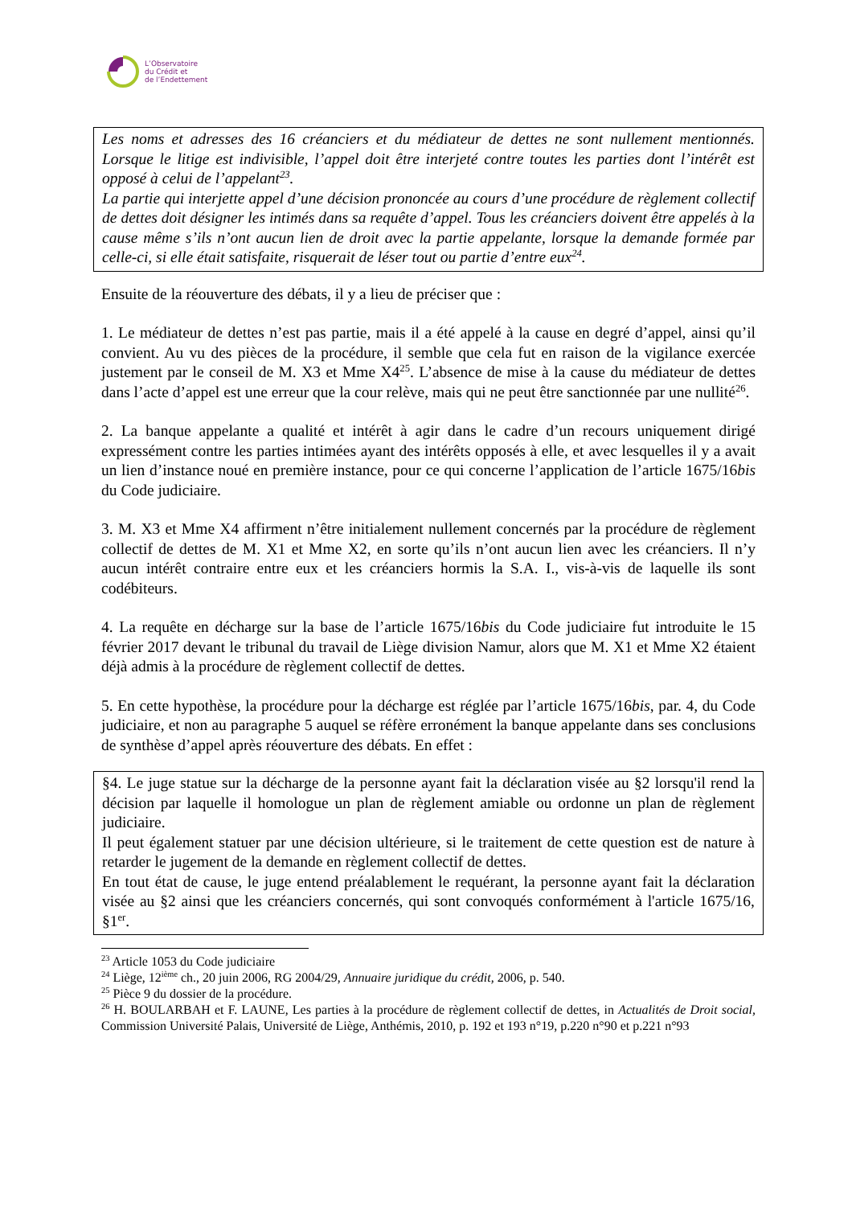L’Observatoire
du Crédit et
de l’Endettement
Les noms et adresses des 16 créanciers et du médiateur de dettes ne sont nullement mentionnés. Lorsque le litige est indivisible, l’appel doit être interjeté contre toutes les parties dont l’intérêt est opposé à celui de l’appelant<sup>23</sup>.
La partie qui interjette appel d’une décision prononcée au cours d’une procédure de règlement collectif de dettes doit désigner les intimés dans sa requête d’appel. Tous les créanciers doivent être appelés à la cause même s’ils n’ont aucun lien de droit avec la partie appelante, lorsque la demande formée par celle-ci, si elle était satisfaite, risquerait de léser tout ou partie d’entre eux<sup>24</sup>.
Ensuite de la réouverture des débats, il y a lieu de préciser que :
1. Le médiateur de dettes n’est pas partie, mais il a été appelé à la cause en degré d’appel, ainsi qu’il convient. Au vu des pièces de la procédure, il semble que cela fut en raison de la vigilance exercée justement par le conseil de M. X3 et Mme X4<sup>25</sup>. L’absence de mise à la cause du médiateur de dettes dans l’acte d’appel est une erreur que la cour relève, mais qui ne peut être sanctionnée par une nullité<sup>26</sup>.
2. La banque appelante a qualité et intérêt à agir dans le cadre d’un recours uniquement dirigé expressément contre les parties intimées ayant des intérêts opposés à elle, et avec lesquelles il y a avait un lien d’instance noué en première instance, pour ce qui concerne l’application de l’article 1675/16bis du Code judiciaire.
3. M. X3 et Mme X4 affirment n’être initialement nullement concernés par la procédure de règlement collectif de dettes de M. X1 et Mme X2, en sorte qu’ils n’ont aucun lien avec les créanciers. Il n’y aucun intérêt contraire entre eux et les créanciers hormis la S.A. I., vis-à-vis de laquelle ils sont codébiteurs.
4. La requête en décharge sur la base de l’article 1675/16bis du Code judiciaire fut introduite le 15 février 2017 devant le tribunal du travail de Liège division Namur, alors que M. X1 et Mme X2 étaient déjà admis à la procédure de règlement collectif de dettes.
5. En cette hypothèse, la procédure pour la décharge est réglée par l’article 1675/16bis, par. 4, du Code judiciaire, et non au paragraphe 5 auquel se réfère erronément la banque appelante dans ses conclusions de synthèse d’appel après réouverture des débats. En effet :
§4. Le juge statue sur la décharge de la personne ayant fait la déclaration visée au §2 lorsqu'il rend la décision par laquelle il homologue un plan de règlement amiable ou ordonne un plan de règlement judiciaire.
Il peut également statuer par une décision ultérieure, si le traitement de cette question est de nature à retarder le jugement de la demande en règlement collectif de dettes.
En tout état de cause, le juge entend préalablement le requérant, la personne ayant fait la déclaration visée au §2 ainsi que les créanciers concernés, qui sont convoqués conformément à l'article 1675/16, §1<sup>er</sup>.
<sup>23</sup> Article 1053 du Code judiciaire
<sup>24</sup> Liège, 12<sup>ième</sup> ch., 20 juin 2006, RG 2004/29, Annuaire juridique du crédit, 2006, p. 540.
<sup>25</sup> Pièce 9 du dossier de la procédure.
<sup>26</sup> H. BOULARBAH et F. LAUNE, Les parties à la procédure de règlement collectif de dettes, in Actualités de Droit social, Commission Université Palais, Université de Liège, Anthémis, 2010, p. 192 et 193 n°19, p.220 n°90 et p.221 n°93